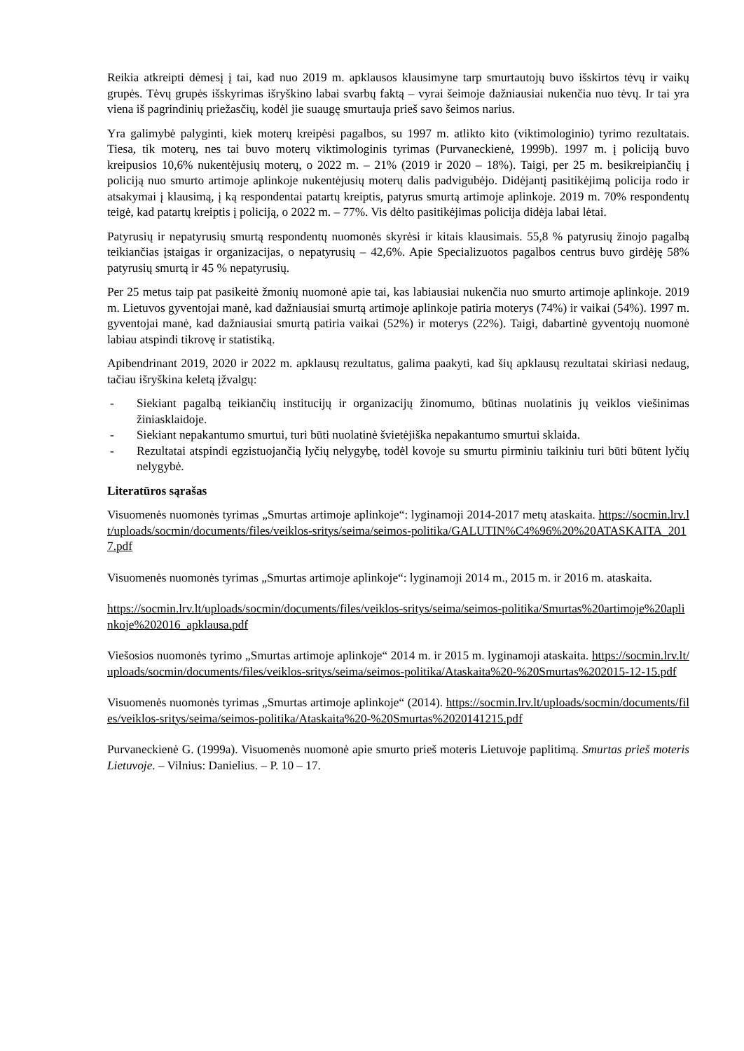Reikia atkreipti dėmesį į tai, kad nuo 2019 m. apklausos klausimyne tarp smurtautojų buvo išskirtos tėvų ir vaikų grupės. Tėvų grupės išskyrimas išryškino labai svarbų faktą – vyrai šeimoje dažniausiai nukenčia nuo tėvų. Ir tai yra viena iš pagrindinių priežasčių, kodėl jie suaugę smurtauja prieš savo šeimos narius.
Yra galimybė palyginti, kiek moterų kreipėsi pagalbos, su 1997 m. atlikto kito (viktimologinio) tyrimo rezultatais. Tiesa, tik moterų, nes tai buvo moterų viktimologinis tyrimas (Purvaneckienė, 1999b). 1997 m. į policiją buvo kreipusios 10,6% nukentėjusių moterų, o 2022 m. – 21% (2019 ir 2020 – 18%). Taigi, per 25 m. besikreipiančių į policiją nuo smurto artimoje aplinkoje nukentėjusių moterų dalis padvigubėjo. Didėjantį pasitikėjimą policija rodo ir atsakymai į klausimą, į ką respondentai patartų kreiptis, patyrus smurtą artimoje aplinkoje. 2019 m. 70% respondentų teigė, kad patartų kreiptis į policiją, o 2022 m. – 77%. Vis dėlto pasitikėjimas policija didėja labai lėtai.
Patyrusių ir nepatyrusių smurtą respondentų nuomonės skyrėsi ir kitais klausimais. 55,8 % patyrusių žinojo pagalbą teikiančias įstaigas ir organizacijas, o nepatyrusių – 42,6%. Apie Specializuotos pagalbos centrus buvo girdėję 58% patyrusių smurtą ir 45 % nepatyrusių.
Per 25 metus taip pat pasikeitė žmonių nuomonė apie tai, kas labiausiai nukenčia nuo smurto artimoje aplinkoje. 2019 m. Lietuvos gyventojai manė, kad dažniausiai smurtą artimoje aplinkoje patiria moterys (74%) ir vaikai (54%). 1997 m. gyventojai manė, kad dažniausiai smurtą patiria vaikai (52%) ir moterys (22%). Taigi, dabartinė gyventojų nuomonė labiau atspindi tikrovę ir statistiką.
Apibendrinant 2019, 2020 ir 2022 m. apklausų rezultatus, galima paakyti, kad šių apklausų rezultatai skiriasi nedaug, tačiau išryškina keletą įžvalgų:
- Siekiant pagalbą teikiančių institucijų ir organizacijų žinomumo, būtinas nuolatinis jų veiklos viešinimas žiniasklaidoje.
- Siekiant nepakantumo smurtui, turi būti nuolatinė švietėjiška nepakantumo smurtui sklaida.
- Rezultatai atspindi egzistuojančią lyčių nelygybę, todėl kovoje su smurtu pirminiu taikiniu turi būti būtent lyčių nelygybė.
Literatūros sąrašas
Visuomenės nuomonės tyrimas „Smurtas artimoje aplinkoje“: lyginamoji 2014-2017 metų ataskaita. https://socmin.lrv.lt/uploads/socmin/documents/files/veiklos-sritys/seima/seimos-politika/GALUTIN%C4%96%20%20ATASKAITA_2017.pdf
Visuomenės nuomonės tyrimas „Smurtas artimoje aplinkoje“: lyginamoji 2014 m., 2015 m. ir 2016 m. ataskaita.
https://socmin.lrv.lt/uploads/socmin/documents/files/veiklos-sritys/seima/seimos-politika/Smurtas%20artimoje%20aplinkoje%202016_apklausa.pdf
Viešosios nuomonės tyrimo „Smurtas artimoje aplinkoje“ 2014 m. ir 2015 m. lyginamoji ataskaita. https://socmin.lrv.lt/uploads/socmin/documents/files/veiklos-sritys/seima/seimos-politika/Ataskaita%20-%20Smurtas%202015-12-15.pdf
Visuomenės nuomonės tyrimas „Smurtas artimoje aplinkoje“ (2014). https://socmin.lrv.lt/uploads/socmin/documents/files/veiklos-sritys/seima/seimos-politika/Ataskaita%20-%20Smurtas%2020141215.pdf
Purvaneckienė G. (1999a). Visuomenės nuomonė apie smurto prieš moteris Lietuvoje paplitimą. Smurtas prieš moteris Lietuvoje. – Vilnius: Danielius. – P. 10 – 17.